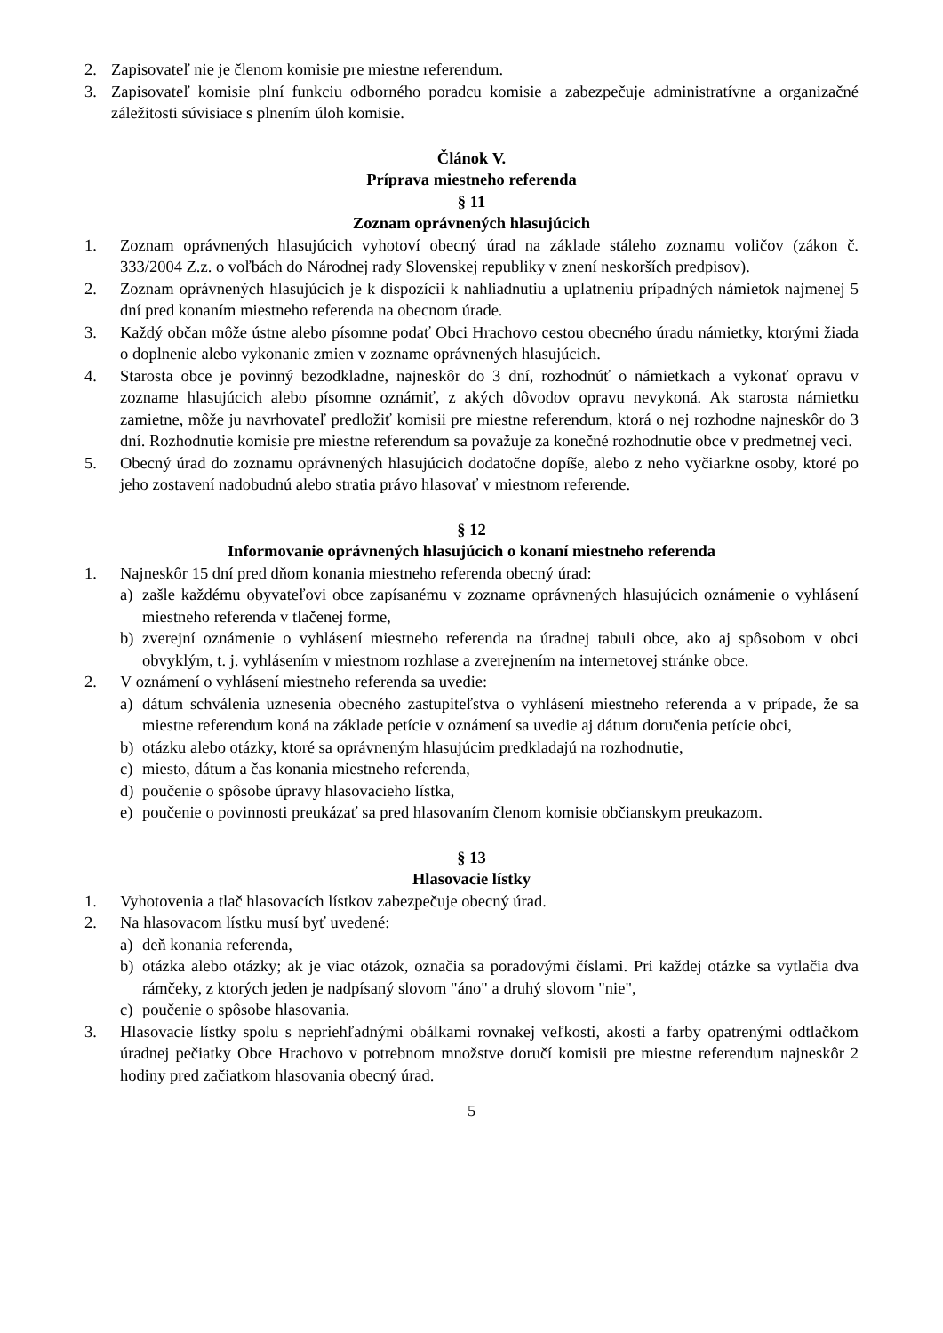2. Zapisovateľ nie je členom komisie pre miestne referendum.
3. Zapisovateľ komisie plní funkciu odborného poradcu komisie a zabezpečuje administratívne a organizačné záležitosti súvisiace s plnením úloh komisie.
Článok V.
Príprava miestneho referenda
§ 11
Zoznam oprávnených hlasujúcich
1. Zoznam oprávnených hlasujúcich vyhotoví obecný úrad na základe stáleho zoznamu voličov (zákon č. 333/2004 Z.z. o voľbách do Národnej rady Slovenskej republiky v znení neskorších predpisov).
2. Zoznam oprávnených hlasujúcich je k dispozícii k nahliadnutiu a uplatneniu prípadných námietok najmenej 5 dní pred konaním miestneho referenda na obecnom úrade.
3. Každý občan môže ústne alebo písomne podať Obci Hrachovo cestou obecného úradu námietky, ktorými žiada o doplnenie alebo vykonanie zmien v zozname oprávnených hlasujúcich.
4. Starosta obce je povinný bezodkladne, najneskôr do 3 dní, rozhodnúť o námietkach a vykonať opravu v zozname hlasujúcich alebo písomne oznámiť, z akých dôvodov opravu nevykoná. Ak starosta námietku zamietne, môže ju navrhovateľ predložiť komisii pre miestne referendum, ktorá o nej rozhodne najneskôr do 3 dní. Rozhodnutie komisie pre miestne referendum sa považuje za konečné rozhodnutie obce v predmetnej veci.
5. Obecný úrad do zoznamu oprávnených hlasujúcich dodatočne dopíše, alebo z neho vyčiarkne osoby, ktoré po jeho zostavení nadobudnú alebo stratia právo hlasovať v miestnom referende.
§ 12
Informovanie oprávnených hlasujúcich o konaní miestneho referenda
1. Najneskôr 15 dní pred dňom konania miestneho referenda obecný úrad:
a) zašle každému obyvateľovi obce zapísanému v zozname oprávnených hlasujúcich oznámenie o vyhlásení miestneho referenda v tlačenej forme,
b) zverejní oznámenie o vyhlásení miestneho referenda na úradnej tabuli obce, ako aj spôsobom v obci obvyklým, t. j. vyhlásením v miestnom rozhlase a zverejnením na internetovej stránke obce.
2. V oznámení o vyhlásení miestneho referenda sa uvedie:
a) dátum schválenia uznesenia obecného zastupiteľstva o vyhlásení miestneho referenda a v prípade, že sa miestne referendum koná na základe petície v oznámení sa uvedie aj dátum doručenia petície obci,
b) otázku alebo otázky, ktoré sa oprávneným hlasujúcim predkladajú na rozhodnutie,
c) miesto, dátum a čas konania miestneho referenda,
d) poučenie o spôsobe úpravy hlasovacieho lístka,
e) poučenie o povinnosti preukázať sa pred hlasovaním členom komisie občianskym preukazom.
§ 13
Hlasovacie lístky
1. Vyhotovenia a tlač hlasovacích lístkov zabezpečuje obecný úrad.
2. Na hlasovacom lístku musí byť uvedené:
a) deň konania referenda,
b) otázka alebo otázky; ak je viac otázok, označia sa poradovými číslami. Pri každej otázke sa vytlačia dva rámčeky, z ktorých jeden je nadpísaný slovom "áno" a druhý slovom "nie",
c) poučenie o spôsobe hlasovania.
3. Hlasovacie lístky spolu s nepriehľadnými obálkami rovnakej veľkosti, akosti a farby opatrenými odtlačkom úradnej pečiatky Obce Hrachovo v potrebnom množstve doručí komisii pre miestne referendum najneskôr 2 hodiny pred začiatkom hlasovania obecný úrad.
5